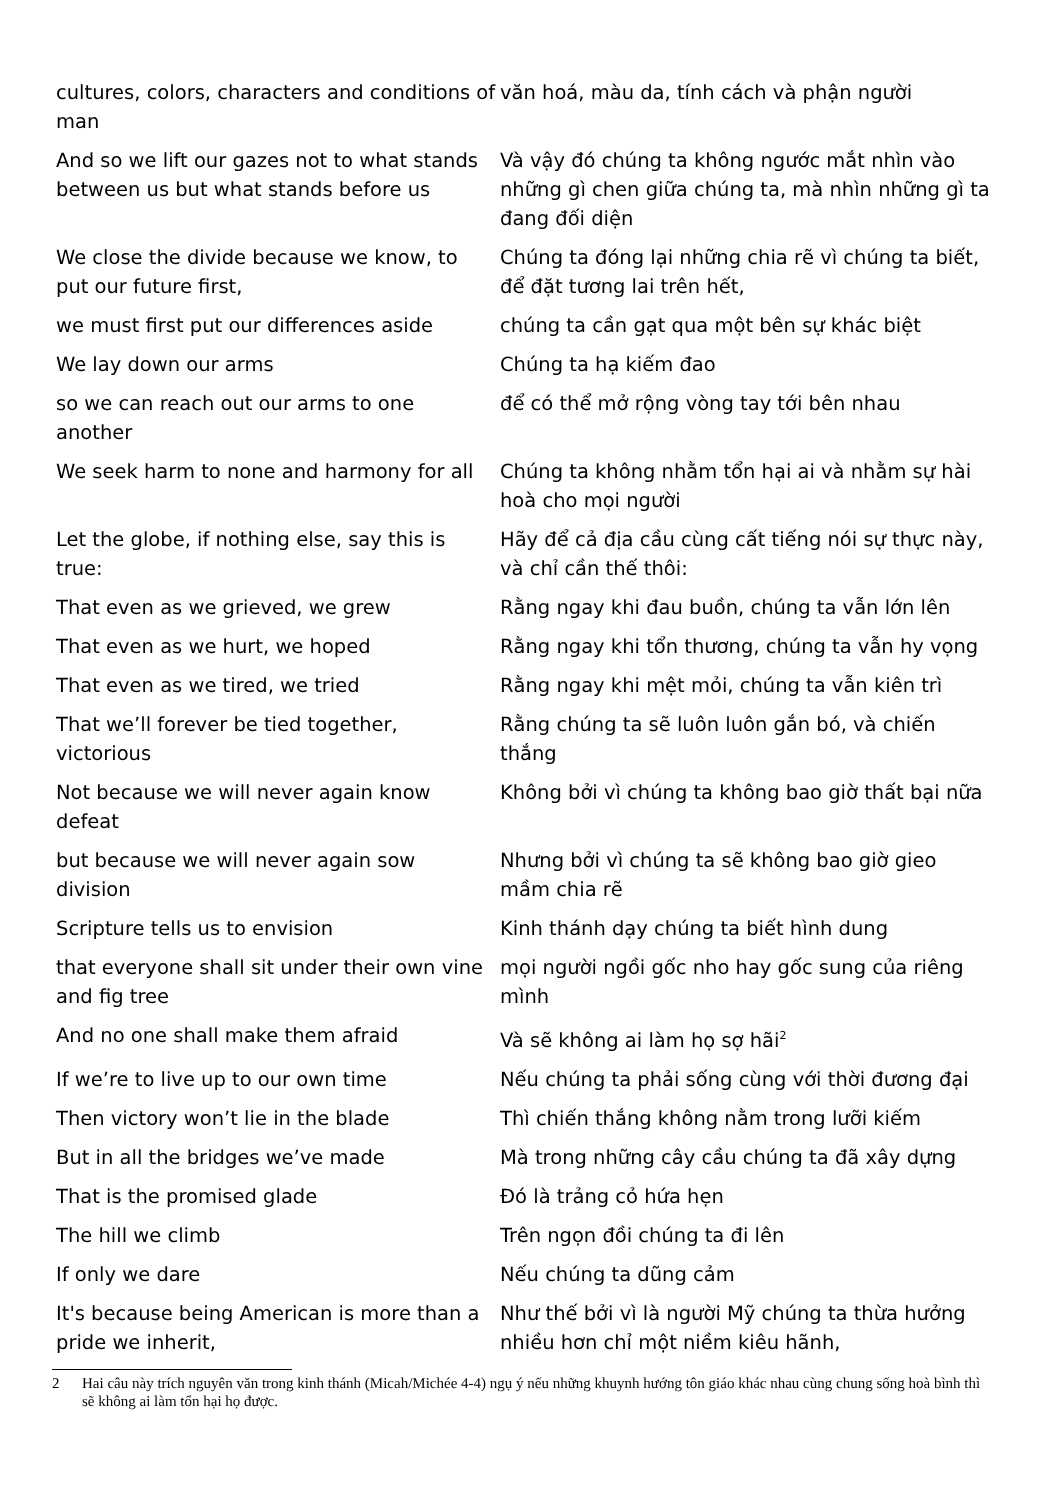| cultures, colors, characters and conditions of man | văn hoá, màu da, tính cách và phận người |
| And so we lift our gazes not to what stands between us but what stands before us | Và vậy đó chúng ta không ngước mắt nhìn vào những gì chen giữa chúng ta, mà nhìn những gì ta đang đối diện |
| We close the divide because we know, to put our future first, | Chúng ta đóng lại những chia rẽ vì chúng ta biết, để đặt tương lai trên hết, |
| we must first put our differences aside | chúng ta cần gạt qua một bên sự khác biệt |
| We lay down our arms | Chúng ta hạ kiếm đao |
| so we can reach out our arms to one another | để có thể mở rộng vòng tay tới bên nhau |
| We seek harm to none and harmony for all | Chúng ta không nhằm tổn hại ai và nhằm sự hài hoà cho mọi người |
| Let the globe, if nothing else, say this is true: | Hãy để cả địa cầu cùng cất tiếng nói sự thực này, và chỉ cần thế thôi: |
| That even as we grieved, we grew | Rằng ngay khi đau buồn, chúng ta vẫn lớn lên |
| That even as we hurt, we hoped | Rằng ngay khi tổn thương, chúng ta vẫn hy vọng |
| That even as we tired, we tried | Rằng ngay khi mệt mỏi, chúng ta vẫn kiên trì |
| That we’ll forever be tied together, victorious | Rằng chúng ta sẽ luôn luôn gắn bó, và chiến thắng |
| Not because we will never again know defeat | Không bởi vì chúng ta không bao giờ thất bại nữa |
| but because we will never again sow division | Nhưng bởi vì chúng ta sẽ không bao giờ gieo mầm chia rẽ |
| Scripture tells us to envision | Kinh thánh dạy chúng ta biết hình dung |
| that everyone shall sit under their own vine and fig tree | mọi người ngồi gốc nho hay gốc sung của riêng mình |
| And no one shall make them afraid | Và sẽ không ai làm họ sợ hãi<sup>2</sup> |
| If we’re to live up to our own time | Nếu chúng ta phải sống cùng với thời đương đại |
| Then victory won’t lie in the blade | Thì chiến thắng không nằm trong lưỡi kiếm |
| But in all the bridges we’ve made | Mà trong những cây cầu chúng ta đã xây dựng |
| That is the promised glade | Đó là trảng cỏ hứa hẹn |
| The hill we climb | Trên ngọn đồi chúng ta đi lên |
| If only we dare | Nếu chúng ta dũng cảm |
| It's because being American is more than a pride we inherit, | Như thế bởi vì là người Mỹ chúng ta thừa hưởng nhiều hơn chỉ một niềm kiêu hãnh, |
2 Hai câu này trích nguyên văn trong kinh thánh (Micah/Michée 4-4) ngụ ý nếu những khuynh hướng tôn giáo khác nhau cùng chung sống hoà bình thì sẽ không ai làm tổn hại họ được.